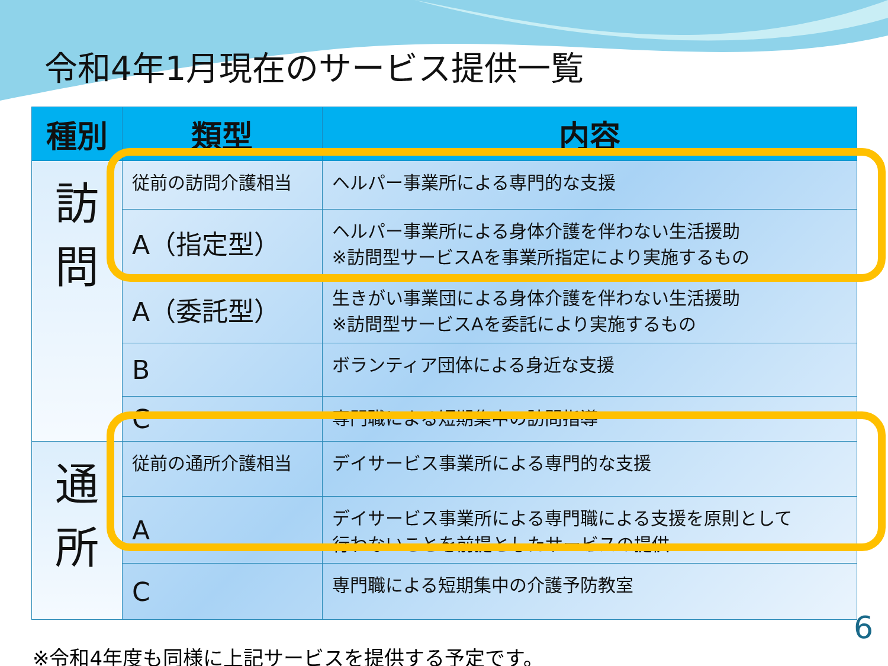令和4年1月現在のサービス提供一覧
| 種別 | 類型 | 内容 |
| --- | --- | --- |
| 訪 問 | 従前の訪問介護相当 | ヘルパー事業所による専門的な支援 |
| | A（指定型） | ヘルパー事業所による身体介護を伴わない生活援助 ※訪問型サービスAを事業所指定により実施するもの |
| | A（委託型） | 生きがい事業団による身体介護を伴わない生活援助 ※訪問型サービスAを委託により実施するもの |
| | B | ボランティア団体による身近な支援 |
| | C | 専門職による短期集中の訪問指導 |
| 通 所 | 従前の通所介護相当 | デイサービス事業所による専門的な支援 |
| | A | デイサービス事業所による専門職による支援を原則として 行わないことを前提としたサービスの提供 |
| | C | 専門職による短期集中の介護予防教室 |
※令和4年度も同様に上記サービスを提供する予定です。
6